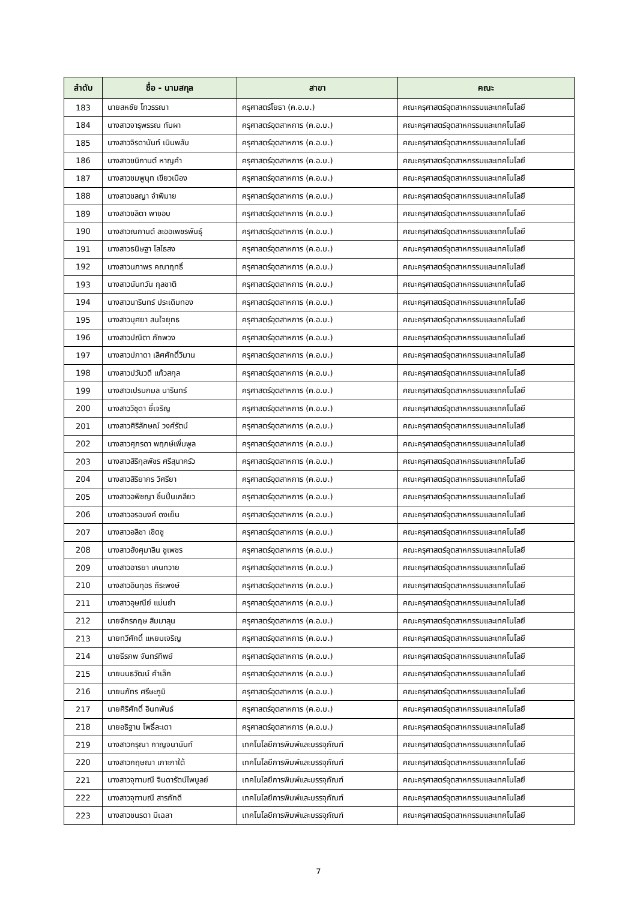| ลำดับ | ชื่อ - นามสกุล | สาขา | คณะ |
| --- | --- | --- | --- |
| 183 | นายสหชัย โทวรรณา | ครุศาสตร์โยธา (ค.อ.บ.) | คณะครุศาสตร์อุตสาหกรรมและเทคโนโลยี |
| 184 | นางสาวจารุพรรณ ทับผา | ครุศาสตร์อุตสาหการ (ค.อ.บ.) | คณะครุศาสตร์อุตสาหกรรมและเทคโนโลยี |
| 185 | นางสาวจิรดานันท์ เนินพลับ | ครุศาสตร์อุตสาหการ (ค.อ.บ.) | คณะครุศาสตร์อุตสาหกรรมและเทคโนโลยี |
| 186 | นางสาวชนิกานต์ หาญคำ | ครุศาสตร์อุตสาหการ (ค.อ.บ.) | คณะครุศาสตร์อุตสาหกรรมและเทคโนโลยี |
| 187 | นางสาวชมพูนุท เขียวเมือง | ครุศาสตร์อุตสาหการ (ค.อ.บ.) | คณะครุศาสตร์อุตสาหกรรมและเทคโนโลยี |
| 188 | นางสาวชลญา จำพิมาย | ครุศาสตร์อุตสาหการ (ค.อ.บ.) | คณะครุศาสตร์อุตสาหกรรมและเทคโนโลยี |
| 189 | นางสาวชลิตา พาชอบ | ครุศาสตร์อุตสาหการ (ค.อ.บ.) | คณะครุศาสตร์อุตสาหกรรมและเทคโนโลยี |
| 190 | นางสาวณกานต์ ละออเพชรพันธุ์ | ครุศาสตร์อุตสาหการ (ค.อ.บ.) | คณะครุศาสตร์อุตสาหกรรมและเทคโนโลยี |
| 191 | นางสาวธนิษฐา โสไธสง | ครุศาสตร์อุตสาหการ (ค.อ.บ.) | คณะครุศาสตร์อุตสาหกรรมและเทคโนโลยี |
| 192 | นางสาวนภาพร คณาฤทธิ์ | ครุศาสตร์อุตสาหการ (ค.อ.บ.) | คณะครุศาสตร์อุตสาหกรรมและเทคโนโลยี |
| 193 | นางสาวนันทวัน กุลชาติ | ครุศาสตร์อุตสาหการ (ค.อ.บ.) | คณะครุศาสตร์อุตสาหกรรมและเทคโนโลยี |
| 194 | นางสาวนารินทร์ ประเดิมทอง | ครุศาสตร์อุตสาหการ (ค.อ.บ.) | คณะครุศาสตร์อุตสาหกรรมและเทคโนโลยี |
| 195 | นางสาวบุศยา สนใจยุทธ | ครุศาสตร์อุตสาหการ (ค.อ.บ.) | คณะครุศาสตร์อุตสาหกรรมและเทคโนโลยี |
| 196 | นางสาวปณิตา ภักพวง | ครุศาสตร์อุตสาหการ (ค.อ.บ.) | คณะครุศาสตร์อุตสาหกรรมและเทคโนโลยี |
| 197 | นางสาวปภาดา เลิศศักดิ์วิมาน | ครุศาสตร์อุตสาหการ (ค.อ.บ.) | คณะครุศาสตร์อุตสาหกรรมและเทคโนโลยี |
| 198 | นางสาวปวันวดี แก้วสกุล | ครุศาสตร์อุตสาหการ (ค.อ.บ.) | คณะครุศาสตร์อุตสาหกรรมและเทคโนโลยี |
| 199 | นางสาวเปรมกมล นารินทร์ | ครุศาสตร์อุตสาหการ (ค.อ.บ.) | คณะครุศาสตร์อุตสาหกรรมและเทคโนโลยี |
| 200 | นางสาววิชุดา ยี่เจริญ | ครุศาสตร์อุตสาหการ (ค.อ.บ.) | คณะครุศาสตร์อุตสาหกรรมและเทคโนโลยี |
| 201 | นางสาวศิริลักษณ์ วงศ์รัตน์ | ครุศาสตร์อุตสาหการ (ค.อ.บ.) | คณะครุศาสตร์อุตสาหกรรมและเทคโนโลยี |
| 202 | นางสาวศุภรดา พฤกษ์เพิ่มพูล | ครุศาสตร์อุตสาหการ (ค.อ.บ.) | คณะครุศาสตร์อุตสาหกรรมและเทคโนโลยี |
| 203 | นางสาวสิริกุลพัชร ศรีสุนาครัว | ครุศาสตร์อุตสาหการ (ค.อ.บ.) | คณะครุศาสตร์อุตสาหกรรมและเทคโนโลยี |
| 204 | นางสาวสิริยากร วิศรียา | ครุศาสตร์อุตสาหการ (ค.อ.บ.) | คณะครุศาสตร์อุตสาหกรรมและเทคโนโลยี |
| 205 | นางสาวอพิชญา ชิ้นปิ่นเกลียว | ครุศาสตร์อุตสาหการ (ค.อ.บ.) | คณะครุศาสตร์อุตสาหกรรมและเทคโนโลยี |
| 206 | นางสาวอรอนงค์ ดงเย็น | ครุศาสตร์อุตสาหการ (ค.อ.บ.) | คณะครุศาสตร์อุตสาหกรรมและเทคโนโลยี |
| 207 | นางสาวอลิชา เชิดชู | ครุศาสตร์อุตสาหการ (ค.อ.บ.) | คณะครุศาสตร์อุตสาหกรรมและเทคโนโลยี |
| 208 | นางสาวอังศุมาลิน ชูเพชร | ครุศาสตร์อุตสาหการ (ค.อ.บ.) | คณะครุศาสตร์อุตสาหกรรมและเทคโนโลยี |
| 209 | นางสาวอารยา เคนทวาย | ครุศาสตร์อุตสาหการ (ค.อ.บ.) | คณะครุศาสตร์อุตสาหกรรมและเทคโนโลยี |
| 210 | นางสาวอินทุอร ถีระพงษ์ | ครุศาสตร์อุตสาหการ (ค.อ.บ.) | คณะครุศาสตร์อุตสาหกรรมและเทคโนโลยี |
| 211 | นางสาวอุษณีย์ แม่นยำ | ครุศาสตร์อุตสาหการ (ค.อ.บ.) | คณะครุศาสตร์อุตสาหกรรมและเทคโนโลยี |
| 212 | นายจักรกฤษ สิมมาลุน | ครุศาสตร์อุตสาหการ (ค.อ.บ.) | คณะครุศาสตร์อุตสาหกรรมและเทคโนโลยี |
| 213 | นายทวีศักดิ์ แหยมเจริญ | ครุศาสตร์อุตสาหการ (ค.อ.บ.) | คณะครุศาสตร์อุตสาหกรรมและเทคโนโลยี |
| 214 | นายธีรภพ จันทร์ทิพย์ | ครุศาสตร์อุตสาหการ (ค.อ.บ.) | คณะครุศาสตร์อุตสาหกรรมและเทคโนโลยี |
| 215 | นายนนธวัฒน์ คำเล็ก | ครุศาสตร์อุตสาหการ (ค.อ.บ.) | คณะครุศาสตร์อุตสาหกรรมและเทคโนโลยี |
| 216 | นายนภัทร ศรีษะภูมิ | ครุศาสตร์อุตสาหการ (ค.อ.บ.) | คณะครุศาสตร์อุตสาหกรรมและเทคโนโลยี |
| 217 | นายศิริศักดิ์ อินทพันธ์ | ครุศาสตร์อุตสาหการ (ค.อ.บ.) | คณะครุศาสตร์อุตสาหกรรมและเทคโนโลยี |
| 218 | นายอธิฐาน โพธิ์ละเดา | ครุศาสตร์อุตสาหการ (ค.อ.บ.) | คณะครุศาสตร์อุตสาหกรรมและเทคโนโลยี |
| 219 | นางสาวกรุณา กาญจนานันท์ | เทคโนโลยีการพิมพ์และบรรจุภัณฑ์ | คณะครุศาสตร์อุตสาหกรรมและเทคโนโลยี |
| 220 | นางสาวกฤษณา เกาะกาใต้ | เทคโนโลยีการพิมพ์และบรรจุภัณฑ์ | คณะครุศาสตร์อุตสาหกรรมและเทคโนโลยี |
| 221 | นางสาวจุฑามณี จินดารัตน์ไพบูลย์ | เทคโนโลยีการพิมพ์และบรรจุภัณฑ์ | คณะครุศาสตร์อุตสาหกรรมและเทคโนโลยี |
| 222 | นางสาวจุฑามณี สารภักดี | เทคโนโลยีการพิมพ์และบรรจุภัณฑ์ | คณะครุศาสตร์อุตสาหกรรมและเทคโนโลยี |
| 223 | นางสาวชนรดา มีเฉลา | เทคโนโลยีการพิมพ์และบรรจุภัณฑ์ | คณะครุศาสตร์อุตสาหกรรมและเทคโนโลยี |
7